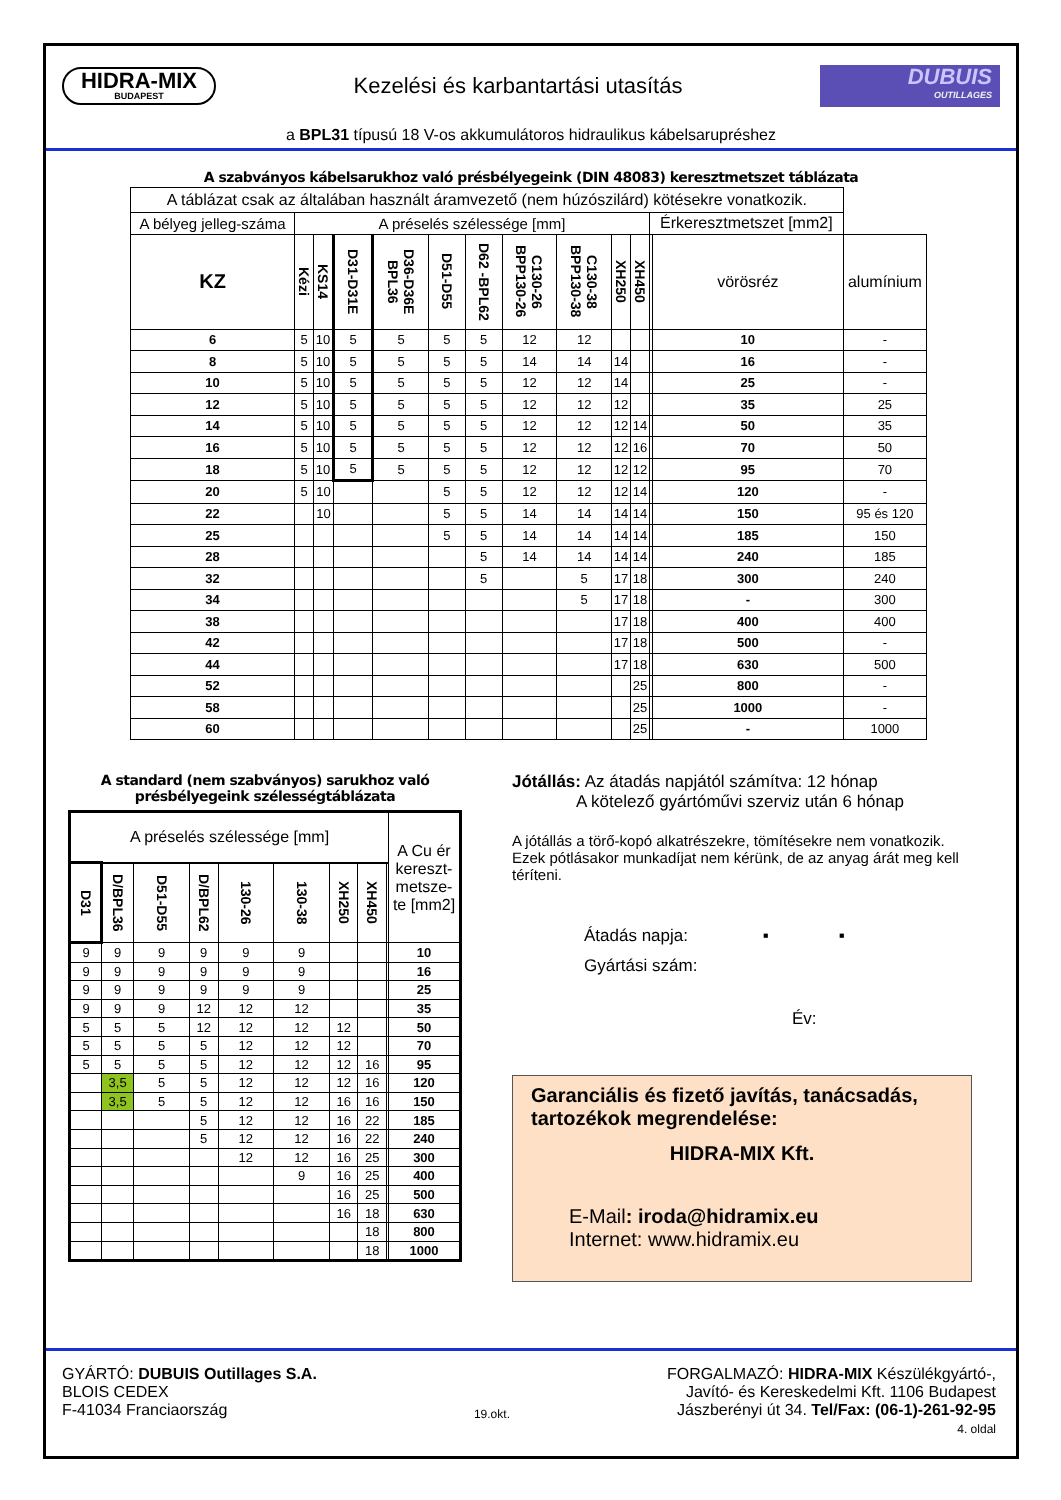HIDRA-MIX
BUDAPEST
Kezelési és karbantartási utasítás
DUBUIS
OUTILLAGES
a BPL31 típusú 18 V-os akkumulátoros hidraulikus kábelsarupréshez
A szabványos kábelsarukhoz való présbélyegeink (DIN 48083) keresztmetszet táblázata
| A táblázat csak az általában használt áramvezető (nem húzószilárd) kötésekre vonatkozik. | | | | | | | | | | | | | |
| A bélyeg jelleg-száma | A préselés szélessége [mm] | | | | | | | | | | Érkeresztmetszet [mm2] | | |
| KZ | Kézi | KS14 | D31-D31E | D36-D36E BPL36 | D51-D55 | D62 -BPL62 | C130-26 BPP130-26 | C130-38 BPP130-38 | XH250 | XH450 | | vörösréz | alumínium |
| 6 | 5 | 10 | 5 | 5 | 5 | 5 | 12 | 12 | | | | 10 | - |
| 8 | 5 | 10 | 5 | 5 | 5 | 5 | 14 | 14 | 14 | | | 16 | - |
| 10 | 5 | 10 | 5 | 5 | 5 | 5 | 12 | 12 | 14 | | | 25 | - |
| 12 | 5 | 10 | 5 | 5 | 5 | 5 | 12 | 12 | 12 | | | 35 | 25 |
| 14 | 5 | 10 | 5 | 5 | 5 | 5 | 12 | 12 | 12 | 14 | | 50 | 35 |
| 16 | 5 | 10 | 5 | 5 | 5 | 5 | 12 | 12 | 12 | 16 | | 70 | 50 |
| 18 | 5 | 10 | 5 | 5 | 5 | 5 | 12 | 12 | 12 | 12 | | 95 | 70 |
| 20 | 5 | 10 | | | 5 | 5 | 12 | 12 | 12 | 14 | | 120 | - |
| 22 | | 10 | | | 5 | 5 | 14 | 14 | 14 | 14 | | 150 | 95 és 120 |
| 25 | | | | | 5 | 5 | 14 | 14 | 14 | 14 | | 185 | 150 |
| 28 | | | | | | 5 | 14 | 14 | 14 | 14 | | 240 | 185 |
| 32 | | | | | | 5 | | 5 | 17 | 18 | | 300 | 240 |
| 34 | | | | | | | | 5 | 17 | 18 | | - | 300 |
| 38 | | | | | | | | | 17 | 18 | | 400 | 400 |
| 42 | | | | | | | | | 17 | 18 | | 500 | - |
| 44 | | | | | | | | | 17 | 18 | | 630 | 500 |
| 52 | | | | | | | | | | 25 | | 800 | - |
| 58 | | | | | | | | | | 25 | | 1000 | - |
| 60 | | | | | | | | | | 25 | | - | 1000 |
A standard (nem szabványos) sarukhoz való
présbélyegeink szélességtáblázata
| A préselés szélessége [mm] | | | | | | | | | A Cu ér kereszt-metsze-te [mm2] |
| D31 | D/BPL36 | D51-D55 | D/BPL62 | 130-26 | 130-38 | XH250 | XH450 | | |
| 9 | 9 | 9 | 9 | 9 | 9 | | | | 10 |
| 9 | 9 | 9 | 9 | 9 | 9 | | | | 16 |
| 9 | 9 | 9 | 9 | 9 | 9 | | | | 25 |
| 9 | 9 | 9 | 12 | 12 | 12 | | | | 35 |
| 5 | 5 | 5 | 12 | 12 | 12 | 12 | | | 50 |
| 5 | 5 | 5 | 5 | 12 | 12 | 12 | | | 70 |
| 5 | 5 | 5 | 5 | 12 | 12 | 12 | 16 | | 95 |
| | 3,5 | 5 | 5 | 12 | 12 | 12 | 16 | | 120 |
| | 3,5 | 5 | 5 | 12 | 12 | 16 | 16 | | 150 |
| | | | 5 | 12 | 12 | 16 | 22 | | 185 |
| | | | 5 | 12 | 12 | 16 | 22 | | 240 |
| | | | | 12 | 12 | 16 | 25 | | 300 |
| | | | | | 9 | 16 | 25 | | 400 |
| | | | | | | 16 | 25 | | 500 |
| | | | | | | 16 | 18 | | 630 |
| | | | | | | | 18 | | 800 |
| | | | | | | | 18 | | 1000 |
Jótállás: Az átadás napjától számítva: 12 hónap
A kötelező gyártóművi szerviz után 6 hónap
A jótállás a törő-kopó alkatrészekre, tömítésekre nem vonatkozik. Ezek pótlásakor munkadíjat nem kérünk, de az anyag árát meg kell téríteni.
Átadás napja: ▪ ▪
Gyártási szám:
Év:
Garanciális és fizető javítás, tanácsadás, tartozékok megrendelése:
HIDRA-MIX Kft.
E-Mail: iroda@hidramix.eu
Internet: www.hidramix.eu
GYÁRTÓ: DUBUIS Outillages S.A.
BLOIS CEDEX
F-41034 Franciaország
19.okt.
FORGALMAZÓ: HIDRA-MIX Készülékgyártó-,
Javító- és Kereskedelmi Kft. 1106 Budapest
Jászberényi út 34. Tel/Fax: (06-1)-261-92-95
4. oldal